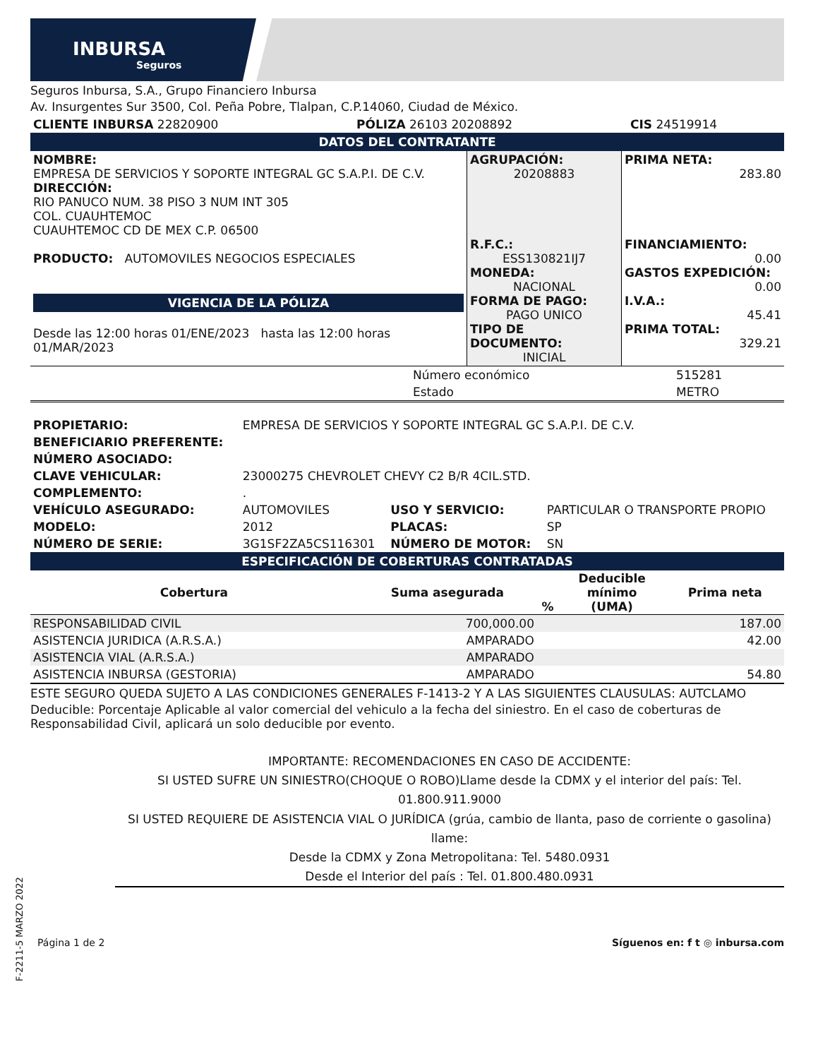INBURSA
Seguros
Seguros Inbursa, S.A., Grupo Financiero Inbursa
Av. Insurgentes Sur 3500, Col. Peña Pobre, Tlalpan, C.P.14060, Ciudad de México.
| CLIENTE INBURSA 22820900 | PÓLIZA 26103 20208892 | CIS 24519914 |
DATOS DEL CONTRATANTE
| NOMBRE: EMPRESA DE SERVICIOS Y SOPORTE INTEGRAL GC S.A.P.I. DE C.V. DIRECCIÓN: RIO PANUCO NUM. 38 PISO 3 NUM INT 305 COL. CUAUHTEMOC CUAUHTEMOC CD DE MEX C.P. 06500 PRODUCTO: AUTOMOVILES NEGOCIOS ESPECIALES VIGENCIA DE LA PÓLIZA Desde las 12:00 horas 01/ENE/2023 hasta las 12:00 horas 01/MAR/2023 | AGRUPACIÓN: 20208883 R.F.C.: ESS130821IJ7 MONEDA: NACIONAL FORMA DE PAGO: PAGO UNICO TIPO DE DOCUMENTO: INICIAL | PRIMA NETA: 283.80 FINANCIAMIENTO: 0.00 GASTOS EXPEDICIÓN: 0.00 I.V.A.: 45.41 PRIMA TOTAL: 329.21 |
| | Número económico | 515281 |
| | Estado | METRO |
| PROPIETARIO: | EMPRESA DE SERVICIOS Y SOPORTE INTEGRAL GC S.A.P.I. DE C.V. | | |
| BENEFICIARIO PREFERENTE: | | | |
| NÚMERO ASOCIADO: | | | |
| CLAVE VEHICULAR: | 23000275 CHEVROLET CHEVY C2 B/R 4CIL.STD. | | |
| COMPLEMENTO: | . | | |
| VEHÍCULO ASEGURADO: | AUTOMOVILES | USO Y SERVICIO: | PARTICULAR O TRANSPORTE PROPIO |
| MODELO: | 2012 | PLACAS: | SP |
| NÚMERO DE SERIE: | 3G1SF2ZA5CS116301 | NÚMERO DE MOTOR: | SN |
ESPECIFICACIÓN DE COBERTURAS CONTRATADAS
| Cobertura | Suma asegurada | % | Deducible mínimo (UMA) | Prima neta |
| --- | --- | --- | --- | --- |
| RESPONSABILIDAD CIVIL | 700,000.00 | | | 187.00 |
| ASISTENCIA JURIDICA (A.R.S.A.) | AMPARADO | | | 42.00 |
| ASISTENCIA VIAL (A.R.S.A.) | AMPARADO | | | |
| ASISTENCIA INBURSA (GESTORIA) | AMPARADO | | | 54.80 |
ESTE SEGURO QUEDA SUJETO A LAS CONDICIONES GENERALES F-1413-2 Y A LAS SIGUIENTES CLAUSULAS: AUTCLAMO
Deducible: Porcentaje Aplicable al valor comercial del vehiculo a la fecha del siniestro. En el caso de coberturas de Responsabilidad Civil, aplicará un solo deducible por evento.
IMPORTANTE: RECOMENDACIONES EN CASO DE ACCIDENTE:
SI USTED SUFRE UN SINIESTRO(CHOQUE O ROBO)Llame desde la CDMX y el interior del país: Tel. 01.800.911.9000
SI USTED REQUIERE DE ASISTENCIA VIAL O JURÍDICA (grúa, cambio de llanta, paso de corriente o gasolina) llame:
Desde la CDMX y Zona Metropolitana: Tel. 5480.0931
Desde el Interior del país : Tel. 01.800.480.0931
Página 1 de 2 Síguenos en: f t ◎ inbursa.com
F-2211-5 MARZO 2022